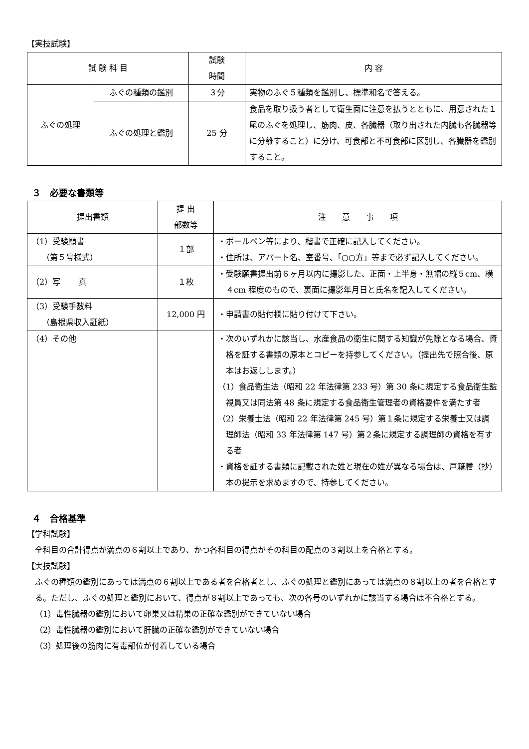【実技試験】
| 試 験 科 目 | | 試験 時間 | 内 容 |
| --- | --- | --- | --- |
| ふぐの処理 | ふぐの種類の鑑別 | ３分 | 実物のふぐ５種類を鑑別し、標準和名で答える。 |
| | ふぐの処理と鑑別 | 25 分 | 食品を取り扱う者として衛生面に注意を払うとともに、用意された１尾のふぐを処理し、筋肉、皮、各臓器（取り出された内臓も各臓器等に分離すること）に分け、可食部と不可食部に区別し、各臓器を鑑別すること。 |
３　必要な書類等
| 提出書類 | 提 出 部数等 | 注 意 事 項 |
| --- | --- | --- |
| （1）受験願書 （第５号様式） | １部 | ・ボールペン等により、楷書で正確に記入してください。 ・住所は、アパート名、室番号、「○○方」等まで必ず記入してください。 |
| （2）写 真 | １枚 | ・受験願書提出前６ヶ月以内に撮影した、正面・上半身・無帽の縦５cm、横４cm 程度のもので、裏面に撮影年月日と氏名を記入してください。 |
| （3）受験手数料 （島根県収入証紙） | 12,000 円 | ・申請書の貼付欄に貼り付けて下さい。 |
| （4）その他 | | ・次のいずれかに該当し、水産食品の衛生に関する知識が免除となる場合、資格を証する書類の原本とコピーを持参してください。（提出先で照合後、原本はお返しします。） （1）食品衛生法（昭和 22 年法律第 233 号）第 30 条に規定する食品衛生監視員又は同法第 48 条に規定する食品衛生管理者の資格要件を満たす者 （2）栄養士法（昭和 22 年法律第 245 号）第１条に規定する栄養士又は調理師法（昭和 33 年法律第 147 号）第２条に規定する調理師の資格を有する者 ・資格を証する書類に記載された姓と現在の姓が異なる場合は、戸籍謄（抄）本の提示を求めますので、持参してください。 |
４　合格基準
【学科試験】
全科目の合計得点が満点の６割以上であり、かつ各科目の得点がその科目の配点の３割以上を合格とする。
【実技試験】
ふぐの種類の鑑別にあっては満点の６割以上である者を合格者とし、ふぐの処理と鑑別にあっては満点の８割以上の者を合格とする。ただし、ふぐの処理と鑑別において、得点が８割以上であっても、次の各号のいずれかに該当する場合は不合格とする。
（1）毒性臓器の鑑別において卵巣又は精巣の正確な鑑別ができていない場合
（2）毒性臓器の鑑別において肝臓の正確な鑑別ができていない場合
（3）処理後の筋肉に有毒部位が付着している場合